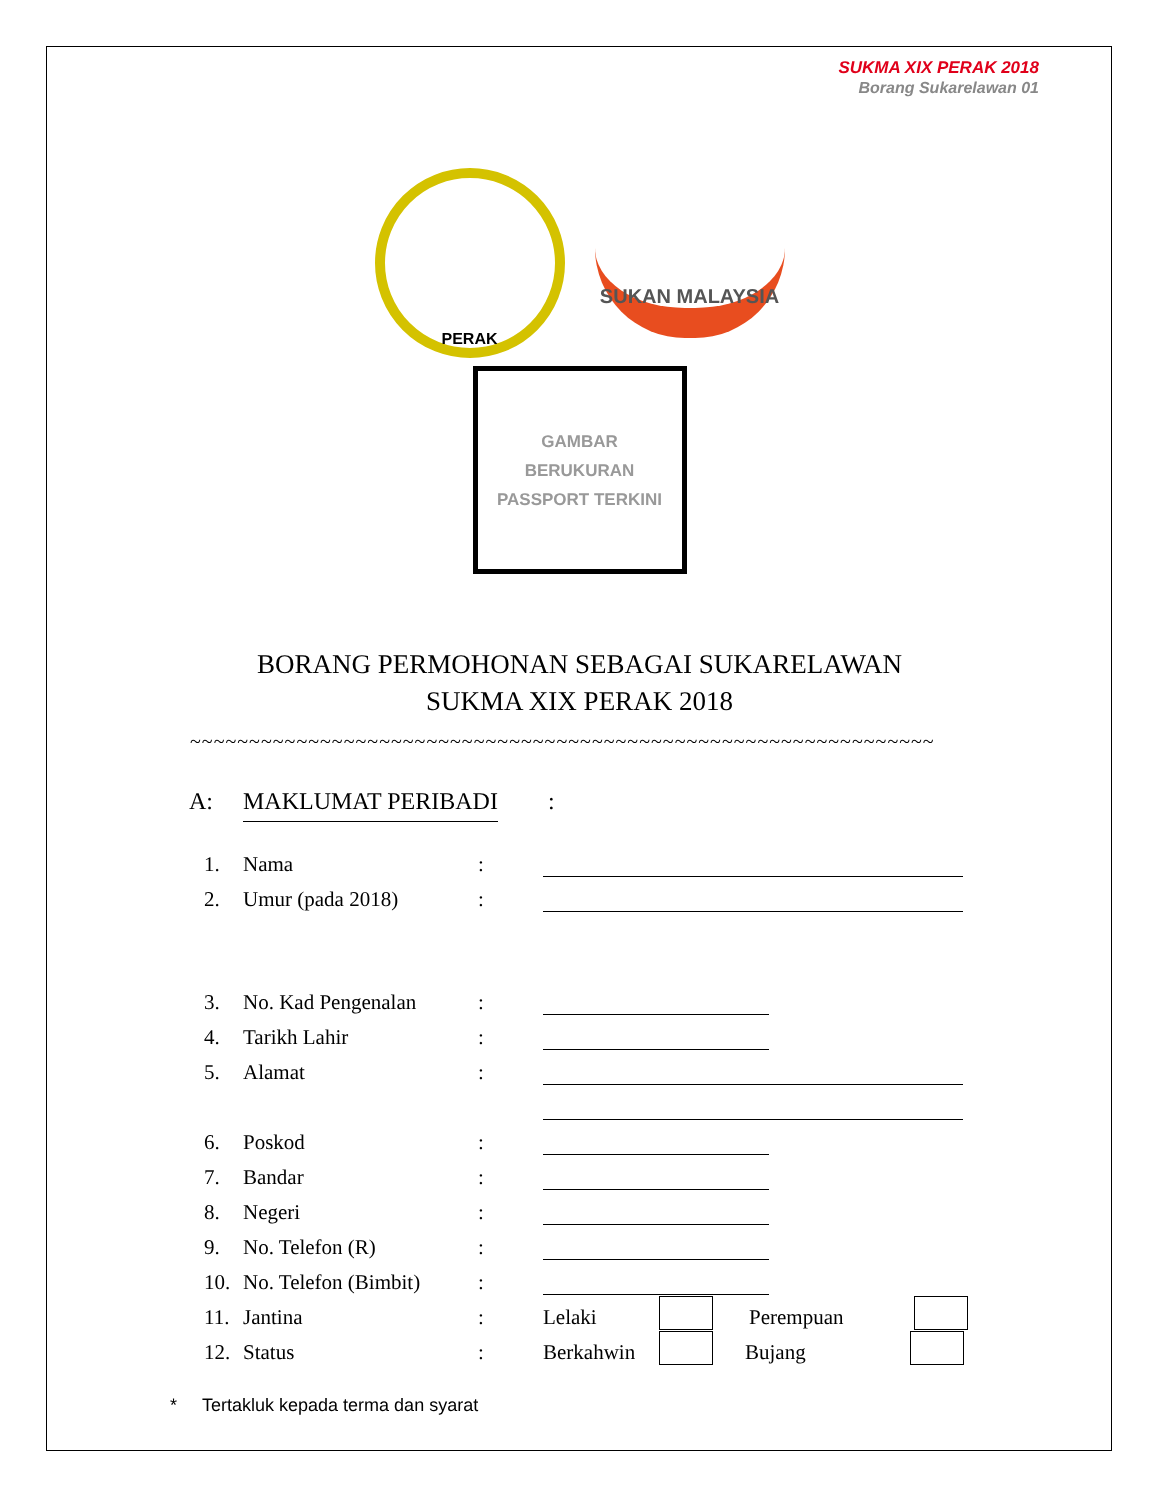SUKMA XIX PERAK 2018
Borang Sukarelawan 01
PERAK
SUKAN MALAYSIA
GAMBAR
BERUKURAN
PASSPORT TERKINI
BORANG PERMOHONAN SEBAGAI SUKARELAWAN
SUKMA XIX PERAK 2018
~~~~~~~~~~~~~~~~~~~~~~~~~~~~~~~~~~~~~~~~~~~~~~~~~~~~~~~~~~~~~~~
A: MAKLUMAT PERIBADI:
1. Nama:
2. Umur (pada 2018):
3. No. Kad Pengenalan:
4. Tarikh Lahir:
5. Alamat:
6. Poskod:
7. Bandar:
8. Negeri:
9. No. Telefon (R):
10. No. Telefon (Bimbit):
11. Jantina: Lelaki Perempuan
12. Status: Berkahwin Bujang
* Tertakluk kepada terma dan syarat